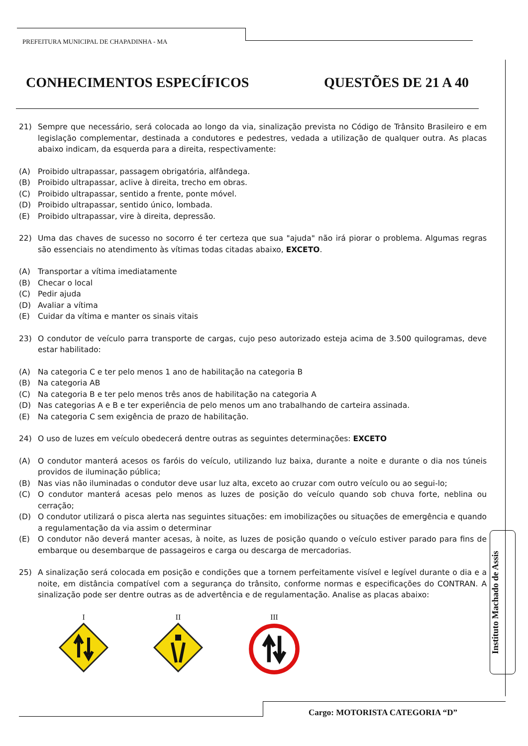PREFEITURA MUNICIPAL DE CHAPADINHA - MA
CONHECIMENTOS ESPECÍFICOS QUESTÕES DE 21 A 40
21) Sempre que necessário, será colocada ao longo da via, sinalização prevista no Código de Trânsito Brasileiro e em legislação complementar, destinada a condutores e pedestres, vedada a utilização de qualquer outra. As placas abaixo indicam, da esquerda para a direita, respectivamente:
(A) Proibido ultrapassar, passagem obrigatória, alfândega.
(B) Proibido ultrapassar, aclive à direita, trecho em obras.
(C) Proibido ultrapassar, sentido a frente, ponte móvel.
(D) Proibido ultrapassar, sentido único, lombada.
(E) Proibido ultrapassar, vire à direita, depressão.
22) Uma das chaves de sucesso no socorro é ter certeza que sua "ajuda" não irá piorar o problema. Algumas regras são essenciais no atendimento às vítimas todas citadas abaixo, EXCETO.
(A) Transportar a vítima imediatamente
(B) Checar o local
(C) Pedir ajuda
(D) Avaliar a vítima
(E) Cuidar da vítima e manter os sinais vitais
23) O condutor de veículo parra transporte de cargas, cujo peso autorizado esteja acima de 3.500 quilogramas, deve estar habilitado:
(A) Na categoria C e ter pelo menos 1 ano de habilitação na categoria B
(B) Na categoria AB
(C) Na categoria B e ter pelo menos três anos de habilitação na categoria A
(D) Nas categorias A e B e ter experiência de pelo menos um ano trabalhando de carteira assinada.
(E) Na categoria C sem exigência de prazo de habilitação.
24) O uso de luzes em veículo obedecerá dentre outras as seguintes determinações: EXCETO
(A) O condutor manterá acesos os faróis do veículo, utilizando luz baixa, durante a noite e durante o dia nos túneis providos de iluminação pública;
(B) Nas vias não iluminadas o condutor deve usar luz alta, exceto ao cruzar com outro veículo ou ao segui-lo;
(C) O condutor manterá acesas pelo menos as luzes de posição do veículo quando sob chuva forte, neblina ou cerração;
(D) O condutor utilizará o pisca alerta nas seguintes situações: em imobilizações ou situações de emergência e quando a regulamentação da via assim o determinar
(E) O condutor não deverá manter acesas, à noite, as luzes de posição quando o veículo estiver parado para fins de embarque ou desembarque de passageiros e carga ou descarga de mercadorias.
25) A sinalização será colocada em posição e condições que a tornem perfeitamente visível e legível durante o dia e a noite, em distância compatível com a segurança do trânsito, conforme normas e especificações do CONTRAN. A sinalização pode ser dentre outras as de advertência e de regulamentação. Analise as placas abaixo:
I
II
III
Instituto Machado de Assis
Cargo: MOTORISTA CATEGORIA “D”